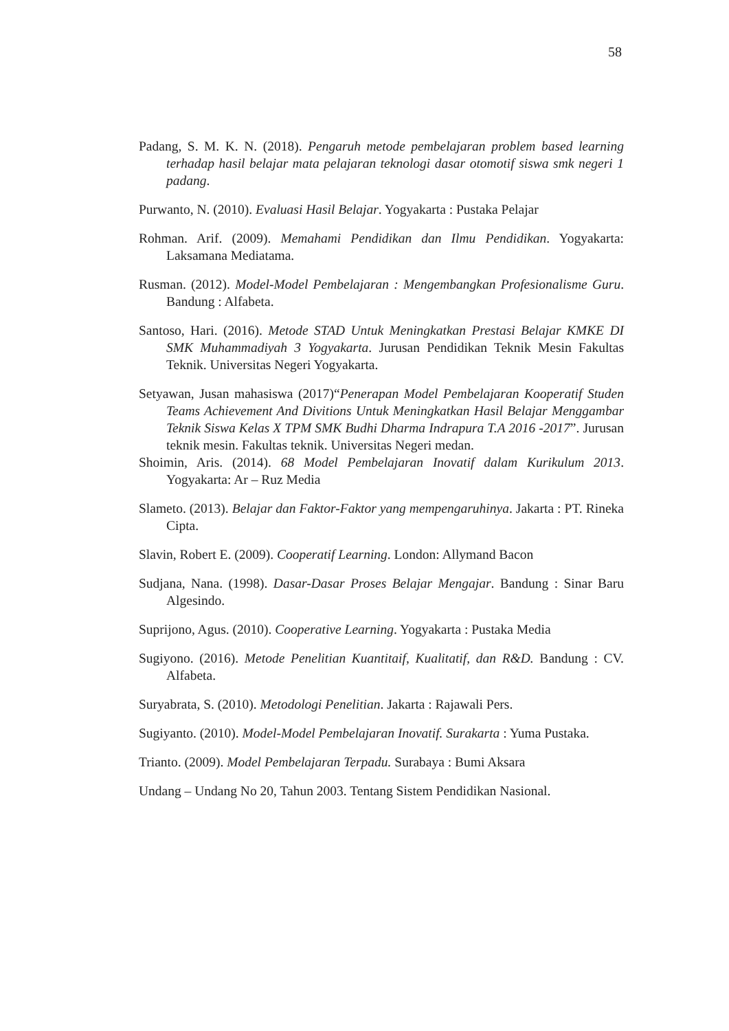58
Padang, S. M. K. N. (2018). Pengaruh metode pembelajaran problem based learning terhadap hasil belajar mata pelajaran teknologi dasar otomotif siswa smk negeri 1 padang.
Purwanto, N. (2010). Evaluasi Hasil Belajar. Yogyakarta : Pustaka Pelajar
Rohman. Arif. (2009). Memahami Pendidikan dan Ilmu Pendidikan. Yogyakarta: Laksamana Mediatama.
Rusman. (2012). Model-Model Pembelajaran : Mengembangkan Profesionalisme Guru. Bandung : Alfabeta.
Santoso, Hari. (2016). Metode STAD Untuk Meningkatkan Prestasi Belajar KMKE DI SMK Muhammadiyah 3 Yogyakarta. Jurusan Pendidikan Teknik Mesin Fakultas Teknik. Universitas Negeri Yogyakarta.
Setyawan, Jusan mahasiswa (2017)“Penerapan Model Pembelajaran Kooperatif Studen Teams Achievement And Divitions Untuk Meningkatkan Hasil Belajar Menggambar Teknik Siswa Kelas X TPM SMK Budhi Dharma Indrapura T.A 2016 -2017”. Jurusan teknik mesin. Fakultas teknik. Universitas Negeri medan.
Shoimin, Aris. (2014). 68 Model Pembelajaran Inovatif dalam Kurikulum 2013. Yogyakarta: Ar – Ruz Media
Slameto. (2013). Belajar dan Faktor-Faktor yang mempengaruhinya. Jakarta : PT. Rineka Cipta.
Slavin, Robert E. (2009). Cooperatif Learning. London: Allymand Bacon
Sudjana, Nana. (1998). Dasar-Dasar Proses Belajar Mengajar. Bandung : Sinar Baru Algesindo.
Suprijono, Agus. (2010). Cooperative Learning. Yogyakarta : Pustaka Media
Sugiyono. (2016). Metode Penelitian Kuantitaif, Kualitatif, dan R&D. Bandung : CV. Alfabeta.
Suryabrata, S. (2010). Metodologi Penelitian. Jakarta : Rajawali Pers.
Sugiyanto. (2010). Model-Model Pembelajaran Inovatif. Surakarta : Yuma Pustaka.
Trianto. (2009). Model Pembelajaran Terpadu. Surabaya : Bumi Aksara
Undang – Undang No 20, Tahun 2003. Tentang Sistem Pendidikan Nasional.